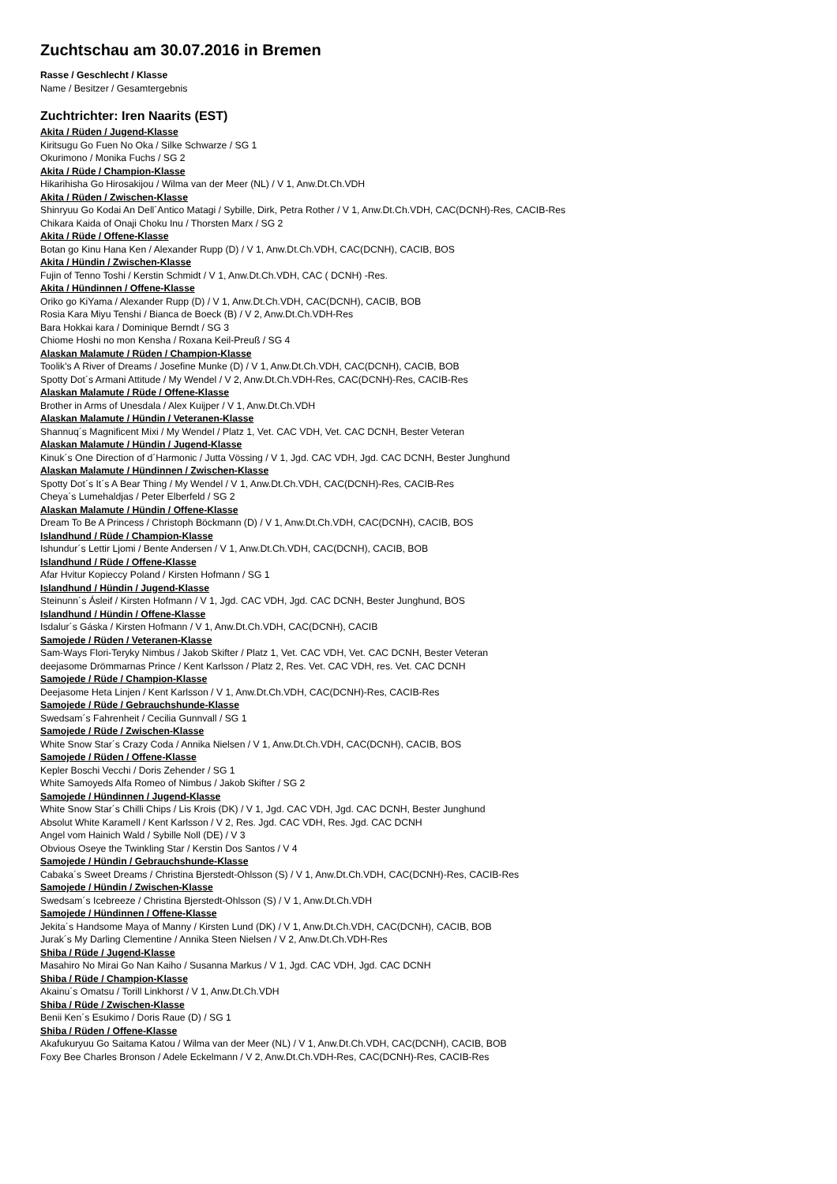Zuchtschau am 30.07.2016 in Bremen
Rasse / Geschlecht / Klasse
Name / Besitzer / Gesamtergebnis
Zuchtrichter: Iren Naarits (EST)
Akita / Rüden / Jugend-Klasse
Kiritsugu Go Fuen No Oka / Silke Schwarze / SG 1
Okurimono / Monika Fuchs / SG 2
Akita / Rüde / Champion-Klasse
Hikarihisha Go Hirosakijou / Wilma van der Meer (NL) / V 1, Anw.Dt.Ch.VDH
Akita / Rüden / Zwischen-Klasse
Shinryuu Go Kodai An Dell´Antico Matagi / Sybille, Dirk, Petra Rother / V 1, Anw.Dt.Ch.VDH, CAC(DCNH)-Res, CACIB-Res
Chikara Kaida of Onaji Choku Inu / Thorsten Marx / SG 2
Akita / Rüde / Offene-Klasse
Botan go Kinu Hana Ken / Alexander Rupp (D) / V 1, Anw.Dt.Ch.VDH, CAC(DCNH), CACIB, BOS
Akita / Hündin / Zwischen-Klasse
Fujin of Tenno Toshi / Kerstin Schmidt / V 1, Anw.Dt.Ch.VDH, CAC ( DCNH) -Res.
Akita / Hündinnen / Offene-Klasse
Oriko go KiYama / Alexander Rupp (D) / V 1, Anw.Dt.Ch.VDH, CAC(DCNH), CACIB, BOB
Rosia Kara Miyu Tenshi / Bianca de Boeck (B) / V 2, Anw.Dt.Ch.VDH-Res
Bara Hokkai kara / Dominique Berndt / SG 3
Chiome Hoshi no mon Kensha / Roxana Keil-Preuß / SG 4
Alaskan Malamute / Rüden / Champion-Klasse
Toolik's A River of Dreams / Josefine Munke (D) / V 1, Anw.Dt.Ch.VDH, CAC(DCNH), CACIB, BOB
Spotty Dot´s Armani Attitude / My Wendel / V 2, Anw.Dt.Ch.VDH-Res, CAC(DCNH)-Res, CACIB-Res
Alaskan Malamute / Rüde / Offene-Klasse
Brother in Arms of Unesdala / Alex Kuijper / V 1, Anw.Dt.Ch.VDH
Alaskan Malamute / Hündin / Veteranen-Klasse
Shannuq´s Magnificent Mixi / My Wendel / Platz 1, Vet. CAC VDH, Vet. CAC DCNH, Bester Veteran
Alaskan Malamute / Hündin / Jugend-Klasse
Kinuk´s One Direction of d´Harmonic / Jutta Vössing / V 1, Jgd. CAC VDH, Jgd. CAC DCNH, Bester Junghund
Alaskan Malamute / Hündinnen / Zwischen-Klasse
Spotty Dot´s It´s A Bear Thing / My Wendel / V 1, Anw.Dt.Ch.VDH, CAC(DCNH)-Res, CACIB-Res
Cheya´s Lumehaldjas / Peter Elberfeld / SG 2
Alaskan Malamute / Hündin / Offene-Klasse
Dream To Be A Princess / Christoph Böckmann (D) / V 1, Anw.Dt.Ch.VDH, CAC(DCNH), CACIB, BOS
Islandhund / Rüde / Champion-Klasse
Ishundur´s Lettir Ljomi / Bente Andersen / V 1, Anw.Dt.Ch.VDH, CAC(DCNH), CACIB, BOB
Islandhund / Rüde / Offene-Klasse
Afar Hvitur Kopieccy Poland / Kirsten Hofmann / SG 1
Islandhund / Hündin / Jugend-Klasse
Steinunn´s Ásleif / Kirsten Hofmann / V 1, Jgd. CAC VDH, Jgd. CAC DCNH, Bester Junghund, BOS
Islandhund / Hündin / Offene-Klasse
Isdalur´s Gáska / Kirsten Hofmann / V 1, Anw.Dt.Ch.VDH, CAC(DCNH), CACIB
Samojede / Rüden / Veteranen-Klasse
Sam-Ways Flori-Teryky Nimbus / Jakob Skifter / Platz 1, Vet. CAC VDH, Vet. CAC DCNH, Bester Veteran
deejasome Drömmarnas Prince / Kent Karlsson / Platz 2, Res. Vet. CAC VDH, res. Vet. CAC DCNH
Samojede / Rüde / Champion-Klasse
Deejasome Heta Linjen / Kent Karlsson / V 1, Anw.Dt.Ch.VDH, CAC(DCNH)-Res, CACIB-Res
Samojede / Rüde / Gebrauchshunde-Klasse
Swedsam´s Fahrenheit / Cecilia Gunnvall / SG 1
Samojede / Rüde / Zwischen-Klasse
White Snow Star´s Crazy Coda / Annika Nielsen / V 1, Anw.Dt.Ch.VDH, CAC(DCNH), CACIB, BOS
Samojede / Rüden / Offene-Klasse
Kepler Boschi Vecchi / Doris Zehender / SG 1
White Samoyeds Alfa Romeo of Nimbus / Jakob Skifter / SG 2
Samojede / Hündinnen / Jugend-Klasse
White Snow Star´s Chilli Chips / Lis Krois (DK) / V 1, Jgd. CAC VDH, Jgd. CAC DCNH, Bester Junghund
Absolut White Karamell / Kent Karlsson / V 2, Res. Jgd. CAC VDH, Res. Jgd. CAC DCNH
Angel vom Hainich Wald / Sybille Noll (DE) / V 3
Obvious Oseye the Twinkling Star / Kerstin Dos Santos / V 4
Samojede / Hündin / Gebrauchshunde-Klasse
Cabaka´s Sweet Dreams / Christina Bjerstedt-Ohlsson (S) / V 1, Anw.Dt.Ch.VDH, CAC(DCNH)-Res, CACIB-Res
Samojede / Hündin / Zwischen-Klasse
Swedsam´s Icebreeze / Christina Bjerstedt-Ohlsson (S) / V 1, Anw.Dt.Ch.VDH
Samojede / Hündinnen / Offene-Klasse
Jekita´s Handsome Maya of Manny / Kirsten Lund (DK) / V 1, Anw.Dt.Ch.VDH, CAC(DCNH), CACIB, BOB
Jurak´s My Darling Clementine / Annika Steen Nielsen / V 2, Anw.Dt.Ch.VDH-Res
Shiba / Rüde / Jugend-Klasse
Masahiro No Mirai Go Nan Kaiho / Susanna Markus / V 1, Jgd. CAC VDH, Jgd. CAC DCNH
Shiba / Rüde / Champion-Klasse
Akainu´s Omatsu / Torill Linkhorst / V 1, Anw.Dt.Ch.VDH
Shiba / Rüde / Zwischen-Klasse
Benii Ken´s Esukimo / Doris Raue (D) / SG 1
Shiba / Rüden / Offene-Klasse
Akafukuryuu Go Saitama Katou / Wilma van der Meer (NL) / V 1, Anw.Dt.Ch.VDH, CAC(DCNH), CACIB, BOB
Foxy Bee Charles Bronson / Adele Eckelmann / V 2, Anw.Dt.Ch.VDH-Res, CAC(DCNH)-Res, CACIB-Res